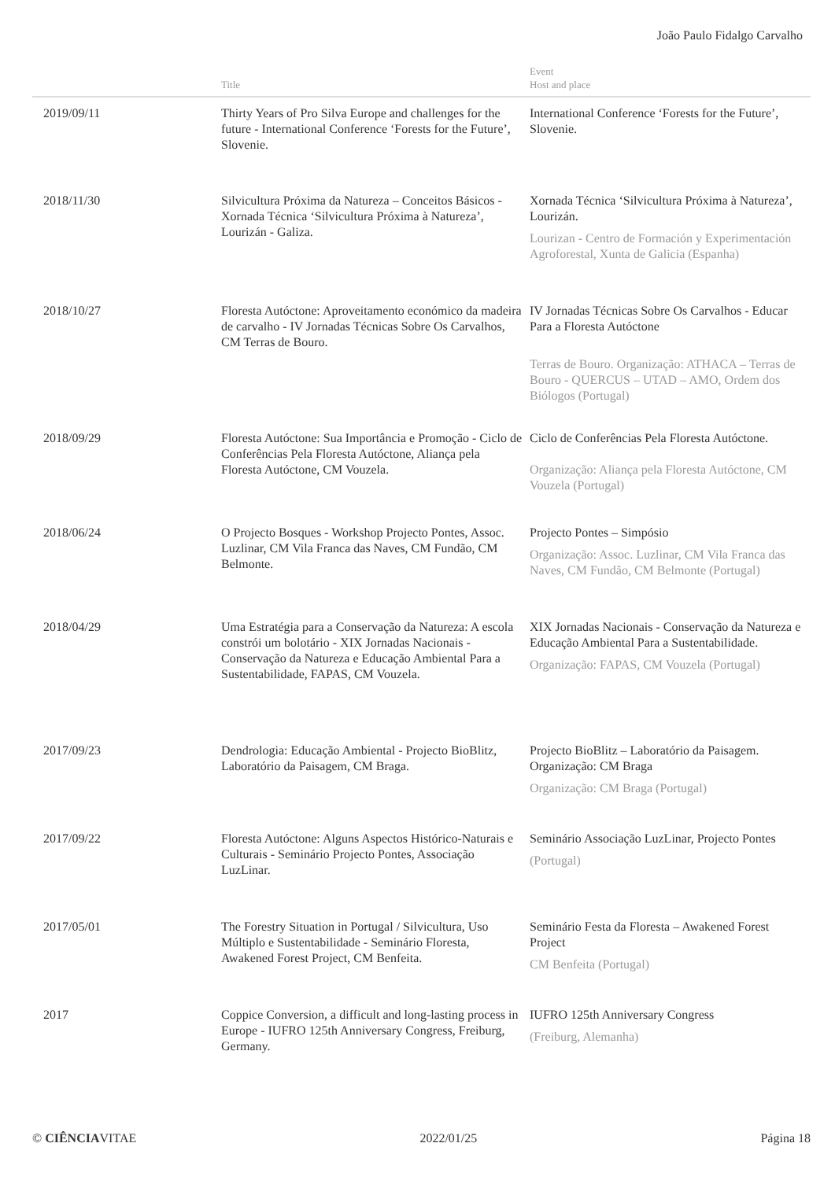João Paulo Fidalgo Carvalho
| | Title | Event Host and place |
| --- | --- | --- |
| 2019/09/11 | Thirty Years of Pro Silva Europe and challenges for the future - International Conference ‘Forests for the Future’, Slovenie. | International Conference ‘Forests for the Future’, Slovenie. |
| 2018/11/30 | Silvicultura Próxima da Natureza – Conceitos Básicos - Xornada Técnica ‘Silvicultura Próxima à Natureza’, Lourizán - Galiza. | Xornada Técnica ‘Silvicultura Próxima à Natureza’, Lourizán. Lourizan - Centro de Formación y Experimentación Agroforestal, Xunta de Galicia (Espanha) |
| 2018/10/27 | Floresta Autóctone: Aproveitamento económico da madeira de carvalho - IV Jornadas Técnicas Sobre Os Carvalhos, CM Terras de Bouro. | IV Jornadas Técnicas Sobre Os Carvalhos - Educar Para a Floresta Autóctone Terras de Bouro. Organização: ATHACA – Terras de Bouro - QUERCUS – UTAD – AMO, Ordem dos Biólogos (Portugal) |
| 2018/09/29 | Floresta Autóctone: Sua Importância e Promoção - Ciclo de Conferências Pela Floresta Autóctone, Aliança pela Floresta Autóctone, CM Vouzela. | Ciclo de Conferências Pela Floresta Autóctone. Organização: Aliança pela Floresta Autóctone, CM Vouzela (Portugal) |
| 2018/06/24 | O Projecto Bosques - Workshop Projecto Pontes, Assoc. Luzlinar, CM Vila Franca das Naves, CM Fundão, CM Belmonte. | Projecto Pontes – Simpósio Organização: Assoc. Luzlinar, CM Vila Franca das Naves, CM Fundão, CM Belmonte (Portugal) |
| 2018/04/29 | Uma Estratégia para a Conservação da Natureza: A escola constrói um bolotário - XIX Jornadas Nacionais - Conservação da Natureza e Educação Ambiental Para a Sustentabilidade, FAPAS, CM Vouzela. | XIX Jornadas Nacionais - Conservação da Natureza e Educação Ambiental Para a Sustentabilidade. Organização: FAPAS, CM Vouzela (Portugal) |
| 2017/09/23 | Dendrologia: Educação Ambiental - Projecto BioBlitz, Laboratório da Paisagem, CM Braga. | Projecto BioBlitz – Laboratório da Paisagem. Organização: CM Braga Organização: CM Braga (Portugal) |
| 2017/09/22 | Floresta Autóctone: Alguns Aspectos Histórico-Naturais e Culturais - Seminário Projecto Pontes, Associação LuzLinar. | Seminário Associação LuzLinar, Projecto Pontes (Portugal) |
| 2017/05/01 | The Forestry Situation in Portugal / Silvicultura, Uso Múltiplo e Sustentabilidade - Seminário Floresta, Awakened Forest Project, CM Benfeita. | Seminário Festa da Floresta – Awakened Forest Project CM Benfeita (Portugal) |
| 2017 | Coppice Conversion, a difficult and long-lasting process in Europe - IUFRO 125th Anniversary Congress, Freiburg, Germany. | IUFRO 125th Anniversary Congress (Freiburg, Alemanha) |
© CIÊNCIAVITAE 2022/01/25 Página 18